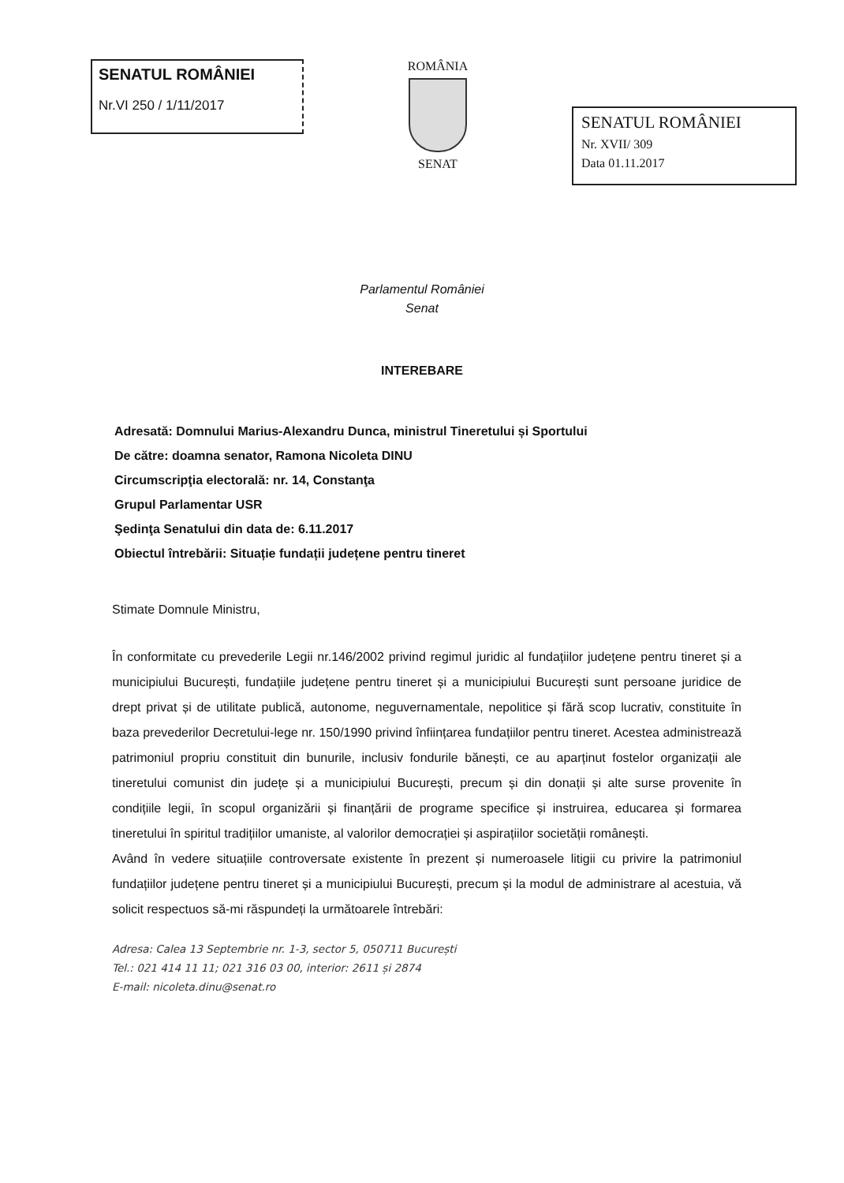SENATUL ROMÂNIEI
Nr.VI 250 / 1/11/2017
ROMÂNIA
SENAT
SENATUL ROMÂNIEI
Nr. XVII/ 309
Data 01.11.2017
Parlamentul României
Senat
INTEREBARE
Adresată: Domnului Marius-Alexandru Dunca, ministrul Tineretului și Sportului
De către: doamna senator, Ramona Nicoleta DINU
Circumscripţia electorală: nr. 14, Constanţa
Grupul Parlamentar USR
Şedinţa Senatului din data de: 6.11.2017
Obiectul întrebării: Situație fundații județene pentru tineret
Stimate Domnule Ministru,
În conformitate cu prevederile Legii nr.146/2002 privind regimul juridic al fundațiilor județene pentru tineret și a municipiului București, fundațiile județene pentru tineret și a municipiului București sunt persoane juridice de drept privat și de utilitate publică, autonome, neguvernamentale, nepolitice și fără scop lucrativ, constituite în baza prevederilor Decretului-lege nr. 150/1990 privind înființarea fundațiilor pentru tineret. Acestea administrează patrimoniul propriu constituit din bunurile, inclusiv fondurile bănești, ce au aparținut fostelor organizații ale tineretului comunist din județe și a municipiului București, precum și din donații și alte surse provenite în condițiile legii, în scopul organizării și finanțării de programe specifice și instruirea, educarea și formarea tineretului în spiritul tradițiilor umaniste, al valorilor democrației și aspirațiilor societății românești.
Având în vedere situațiile controversate existente în prezent și numeroasele litigii cu privire la patrimoniul fundațiilor județene pentru tineret și a municipiului București, precum și la modul de administrare al acestuia, vă solicit respectuos să-mi răspundeți la următoarele întrebări:
Adresa: Calea 13 Septembrie nr. 1-3, sector 5, 050711 București
Tel.: 021 414 11 11; 021 316 03 00, interior: 2611 și 2874
E-mail: nicoleta.dinu@senat.ro